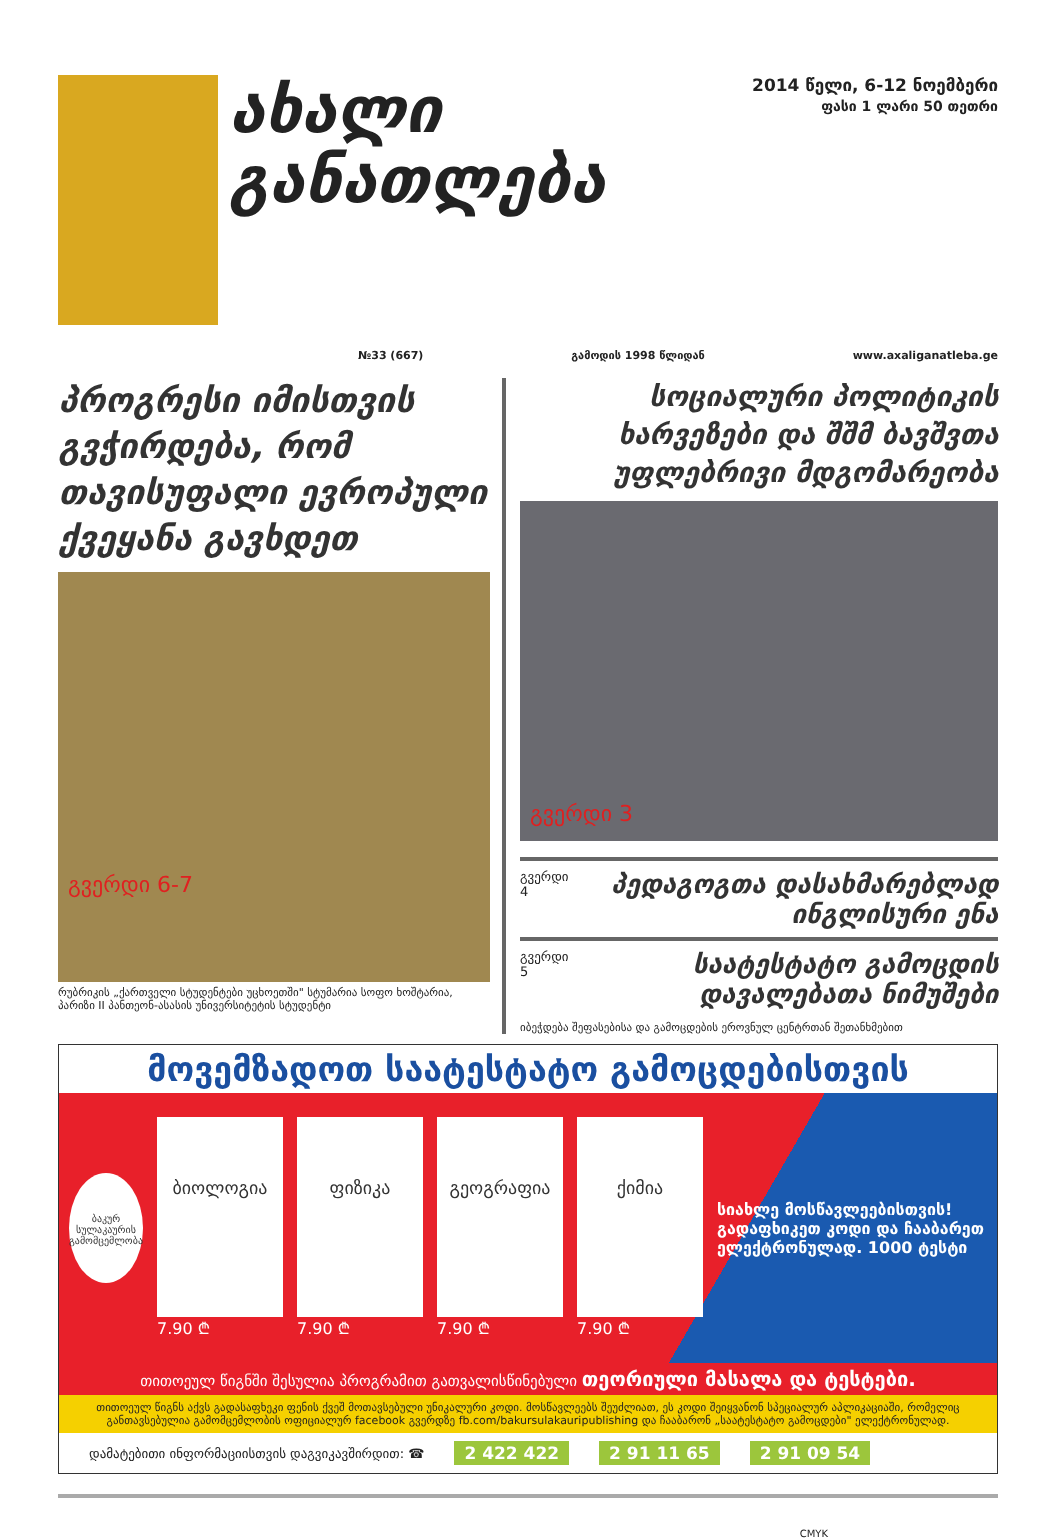ახალი
განათლება
2014 წელი, 6-12 ნოემბერი
ფასი 1 ლარი 50 თეთრი
№33 (667) გამოდის 1998 წლიდან www.axaliganatleba.ge
პროგრესი იმისთვის გვჭირდება, რომ თავისუფალი ევროპული ქვეყანა გავხდეთ
გვერდი 6-7
რუბრიკის „ქართველი სტუდენტები უცხოეთში" სტუმარია სოფო ხოშტარია, პარიზი II პანთეონ-ასასის უნივერსიტეტის სტუდენტი
სოციალური პოლიტიკის ხარვეზები და შშმ ბავშვთა უფლებრივი მდგომარეობა
გვერდი 3
გვერდი 4
პედაგოგთა დასახმარებლად ინგლისური ენა
გვერდი 5
საატესტატო გამოცდის დავალებათა ნიმუშები
იბეჭდება შეფასებისა და გამოცდების ეროვნულ ცენტრთან შეთანხმებით
მოვემზადოთ საატესტატო გამოცდებისთვის
ბაკურ სულაკაურის გამომცემლობა
ბიოლოგია
7.90 ₾
ფიზიკა
7.90 ₾
გეოგრაფია
7.90 ₾
ქიმია
7.90 ₾
სიახლე მოსწავლეებისთვის! გადაფხიკეთ კოდი და ჩააბარეთ ელექტრონულად. 1000 ტესტი
თითოეულ წიგნში შესულია პროგრამით გათვალისწინებული თეორიული მასალა და ტესტები.
თითოეულ წიგნს აქვს გადასაფხეკი ფენის ქვეშ მოთავსებული უნიკალური კოდი. მოსწავლეებს შეუძლიათ, ეს კოდი შეიყვანონ სპეციალურ აპლიკაციაში, რომელიც განთავსებულია გამომცემლობის ოფიციალურ facebook გვერდზე fb.com/bakursulakauripublishing და ჩააბარონ „საატესტატო გამოცდები" ელექტრონულად.
დამატებითი ინფორმაციისთვის დაგვიკავშირდით: ☎ 2 422 422 2 91 11 65 2 91 09 54
CMYK